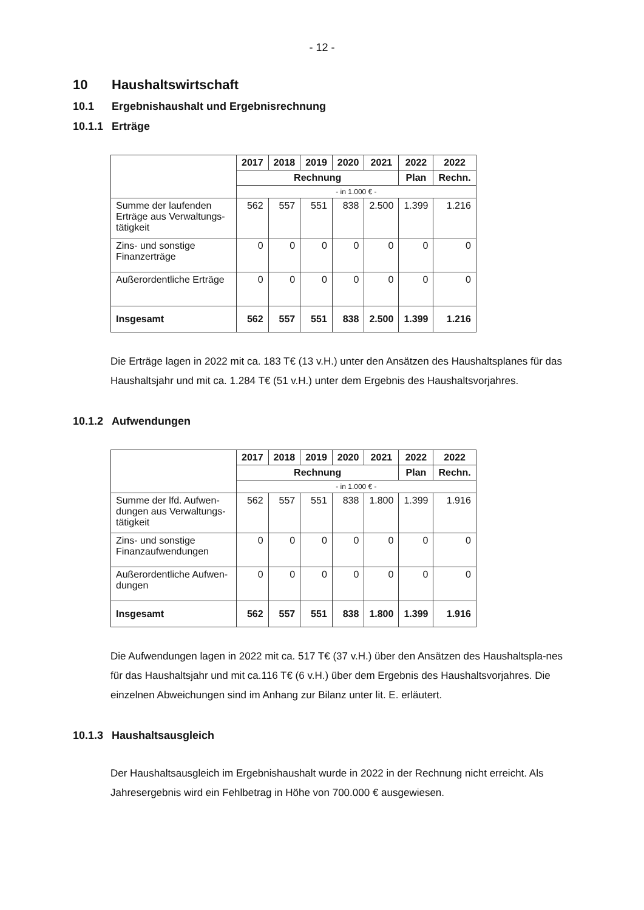- 12 -
10 Haushaltswirtschaft
10.1 Ergebnishaushalt und Ergebnisrechnung
10.1.1 Erträge
| | 2017 | 2018 | 2019 | 2020 | 2021 | 2022 | 2022 |
| --- | --- | --- | --- | --- | --- | --- | --- |
| | Rechnung | | | | | Plan | Rechn. |
| | - in 1.000 € - | | | | | | |
| Summe der laufenden Erträge aus Verwaltungs-tätigkeit | 562 | 557 | 551 | 838 | 2.500 | 1.399 | 1.216 |
| Zins- und sonstige Finanzerträge | 0 | 0 | 0 | 0 | 0 | 0 | 0 |
| Außerordentliche Erträge | 0 | 0 | 0 | 0 | 0 | 0 | 0 |
| Insgesamt | 562 | 557 | 551 | 838 | 2.500 | 1.399 | 1.216 |
Die Erträge lagen in 2022 mit ca. 183 T€ (13 v.H.) unter den Ansätzen des Haushaltsplanes für das Haushaltsjahr und mit ca. 1.284 T€ (51 v.H.) unter dem Ergebnis des Haushaltsvorjahres.
10.1.2 Aufwendungen
| | 2017 | 2018 | 2019 | 2020 | 2021 | 2022 | 2022 |
| --- | --- | --- | --- | --- | --- | --- | --- |
| | Rechnung | | | | | Plan | Rechn. |
| | - in 1.000 € - | | | | | | |
| Summe der lfd. Aufwen-dungen aus Verwaltungs-tätigkeit | 562 | 557 | 551 | 838 | 1.800 | 1.399 | 1.916 |
| Zins- und sonstige Finanzaufwendungen | 0 | 0 | 0 | 0 | 0 | 0 | 0 |
| Außerordentliche Aufwen-dungen | 0 | 0 | 0 | 0 | 0 | 0 | 0 |
| Insgesamt | 562 | 557 | 551 | 838 | 1.800 | 1.399 | 1.916 |
Die Aufwendungen lagen in 2022 mit ca. 517 T€ (37 v.H.) über den Ansätzen des Haushaltspla-nes für das Haushaltsjahr und mit ca.116 T€ (6 v.H.) über dem Ergebnis des Haushaltsvorjahres. Die einzelnen Abweichungen sind im Anhang zur Bilanz unter lit. E. erläutert.
10.1.3 Haushaltsausgleich
Der Haushaltsausgleich im Ergebnishaushalt wurde in 2022 in der Rechnung nicht erreicht. Als Jahresergebnis wird ein Fehlbetrag in Höhe von 700.000 € ausgewiesen.